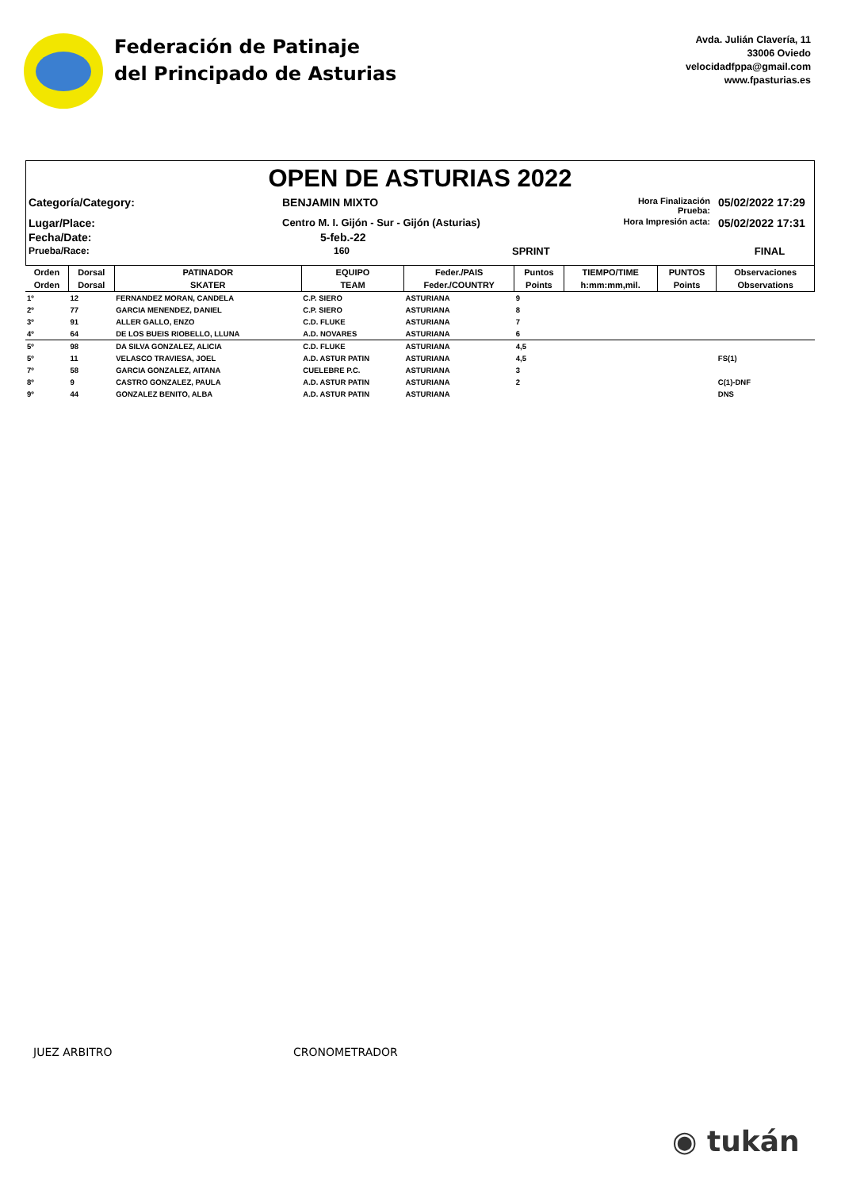Federación de Patinaje
del Principado de Asturias
Avda. Julián Clavería, 11
33006 Oviedo
velocidadfppa@gmail.com
www.fpasturias.es
OPEN DE ASTURIAS 2022
Categoría/Category:
BENJAMIN MIXTO
Hora Finalización Prueba:
05/02/2022 17:29
Lugar/Place:
Centro M. I. Gijón - Sur - Gijón (Asturias)
Hora Impresión acta:
05/02/2022 17:31
Fecha/Date:
5-feb.-22
Prueba/Race:
160
SPRINT
FINAL
| Orden | Dorsal | PATINADOR | EQUIPO | Feder./PAIS | Puntos | TIEMPO/TIME | PUNTOS | Observaciones |
| --- | --- | --- | --- | --- | --- | --- | --- | --- |
| Orden | Dorsal | SKATER | TEAM | Feder./COUNTRY | Points | h:mm:mm,mil. | Points | Observations |
| 1º | 12 | FERNANDEZ MORAN, CANDELA | C.P. SIERO | ASTURIANA | 9 | | | |
| 2º | 77 | GARCIA MENENDEZ, DANIEL | C.P. SIERO | ASTURIANA | 8 | | | |
| 3º | 91 | ALLER GALLO, ENZO | C.D. FLUKE | ASTURIANA | 7 | | | |
| 4º | 64 | DE LOS BUEIS RIOBELLO, LLUNA | A.D. NOVARES | ASTURIANA | 6 | | | |
| 5º | 98 | DA SILVA GONZALEZ, ALICIA | C.D. FLUKE | ASTURIANA | 4,5 | | | |
| 5º | 11 | VELASCO TRAVIESA, JOEL | A.D. ASTUR PATIN | ASTURIANA | 4,5 | | | FS(1) |
| 7º | 58 | GARCIA GONZALEZ, AITANA | CUELEBRE P.C. | ASTURIANA | 3 | | | |
| 8º | 9 | CASTRO GONZALEZ, PAULA | A.D. ASTUR PATIN | ASTURIANA | 2 | | | C(1)-DNF |
| 9º | 44 | GONZALEZ BENITO, ALBA | A.D. ASTUR PATIN | ASTURIANA | | | | DNS |
JUEZ ARBITRO CRONOMETRADOR
◉ tukán